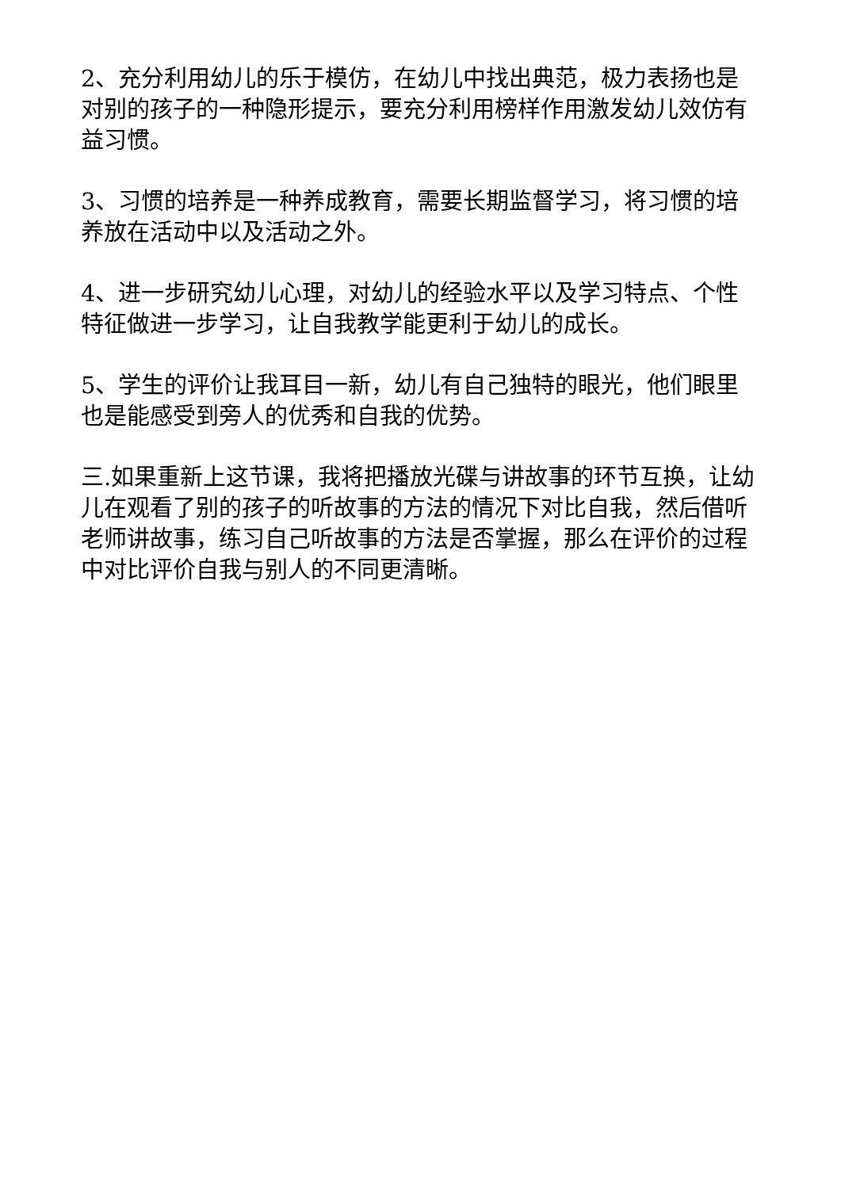2、充分利用幼儿的乐于模仿，在幼儿中找出典范，极力表扬也是对别的孩子的一种隐形提示，要充分利用榜样作用激发幼儿效仿有益习惯。
3、习惯的培养是一种养成教育，需要长期监督学习，将习惯的培养放在活动中以及活动之外。
4、进一步研究幼儿心理，对幼儿的经验水平以及学习特点、个性特征做进一步学习，让自我教学能更利于幼儿的成长。
5、学生的评价让我耳目一新，幼儿有自己独特的眼光，他们眼里也是能感受到旁人的优秀和自我的优势。
三.如果重新上这节课，我将把播放光碟与讲故事的环节互换，让幼儿在观看了别的孩子的听故事的方法的情况下对比自我，然后借听老师讲故事，练习自己听故事的方法是否掌握，那么在评价的过程中对比评价自我与别人的不同更清晰。